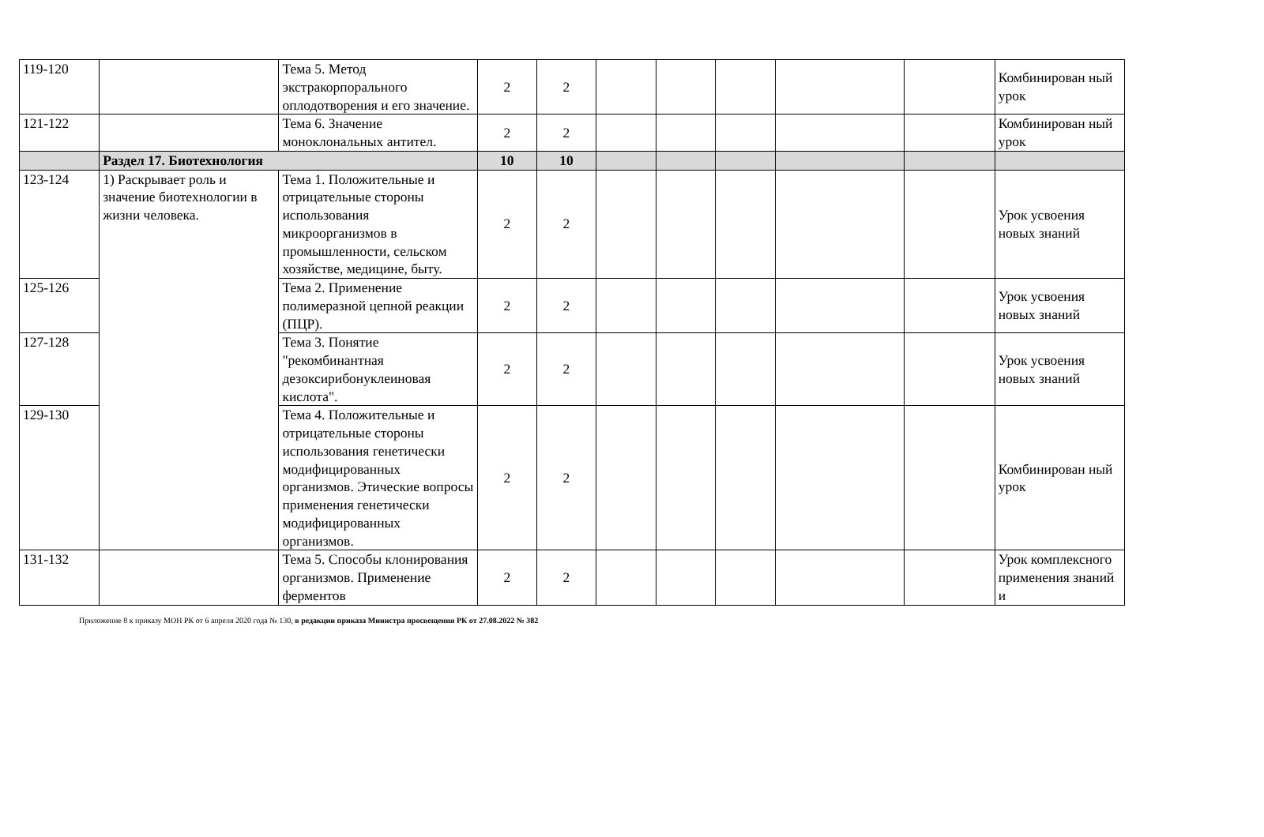| 119-120 | | Тема 5. Метод экстракорпорального оплодотворения и его значение. | 2 | 2 | | | | | | Комбинирован ный урок |
| 121-122 | | Тема 6. Значение моноклональных антител. | 2 | 2 | | | | | | Комбинирован ный урок |
| | Раздел 17. Биотехнология | | 10 | 10 | | | | | | |
| 123-124 | 1) Раскрывает роль и значение биотехнологии в жизни человека. | Тема 1. Положительные и отрицательные стороны использования микроорганизмов в промышленности, сельском хозяйстве, медицине, быту. | 2 | 2 | | | | | | Урок усвоения новых знаний |
| 125-126 | | Тема 2. Применение полимеразной цепной реакции (ПЦР). | 2 | 2 | | | | | | Урок усвоения новых знаний |
| 127-128 | | Тема 3. Понятие "рекомбинантная дезоксирибонуклеиновая кислота". | 2 | 2 | | | | | | Урок усвоения новых знаний |
| 129-130 | | Тема 4. Положительные и отрицательные стороны использования генетически модифицированных организмов. Этические вопросы применения генетически модифицированных организмов. | 2 | 2 | | | | | | Комбинирован ный урок |
| 131-132 | | Тема 5. Способы клонирования организмов. Применение ферментов | 2 | 2 | | | | | | Урок комплексного применения знаний и |
Приложение 8 к приказу МОН РК от 6 апреля 2020 года № 130, в редакции приказа Министра просвещения РК от 27.08.2022 № 382